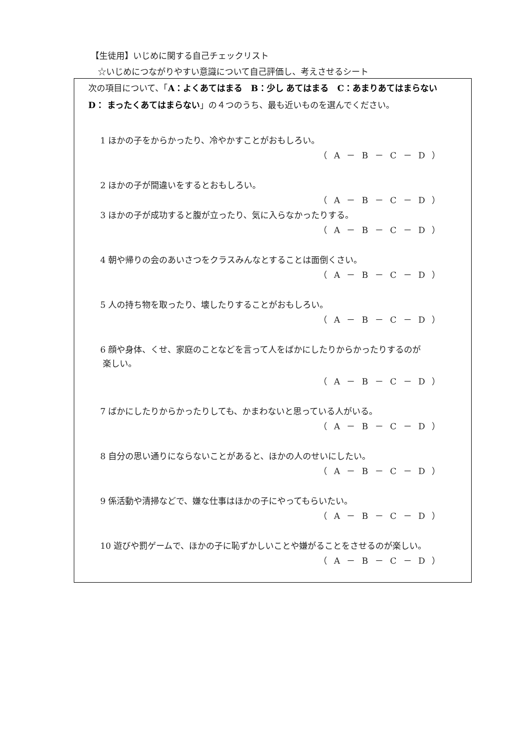【生徒用】いじめに関する自己チェックリスト
☆いじめにつながりやすい意識について自己評価し、考えさせるシート
次の項目について、「A：よくあてはまる　B：少し あてはまる　C：あまりあてはまらない　　D： まったくあてはまらない」の４つのうち、最も近いものを選んでください。
1 ほかの子をからかったり、冷やかすことがおもしろい。
（ A － B － C － D ）
2 ほかの子が間違いをするとおもしろい。
（ A － B － C － D ）
3 ほかの子が成功すると腹が立ったり、気に入らなかったりする。
（ A － B － C － D ）
4 朝や帰りの会のあいさつをクラスみんなとすることは面倒くさい。
（ A － B － C － D ）
5 人の持ち物を取ったり、壊したりすることがおもしろい。
（ A － B － C － D ）
6 顔や身体、くせ、家庭のことなどを言って人をばかにしたりからかったりするのが
楽しい。
（ A － B － C － D ）
7 ばかにしたりからかったりしても、かまわないと思っている人がいる。
（ A － B － C － D ）
8 自分の思い通りにならないことがあると、ほかの人のせいにしたい。
（ A － B － C － D ）
9 係活動や清掃などで、嫌な仕事はほかの子にやってもらいたい。
（ A － B － C － D ）
10 遊びや罰ゲームで、ほかの子に恥ずかしいことや嫌がることをさせるのが楽しい。
（ A － B － C － D ）